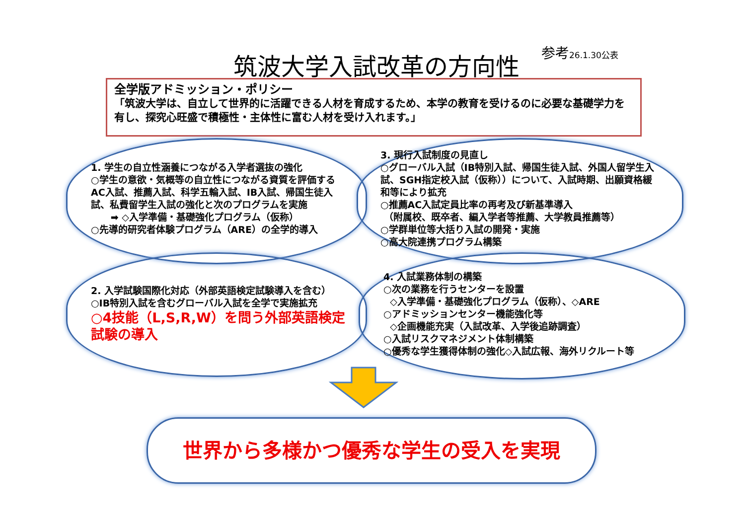筑波大学入試改革の方向性 参考26.1.30公表
全学版アドミッション・ポリシー
「筑波大学は、自立して世界的に活躍できる人材を育成するため、本学の教育を受けるのに必要な基礎学力を有し、探究心旺盛で積極性・主体性に富む人材を受け入れます。」
1. 学生の自立性涵養につながる入学者選抜の強化
○学生の意欲・気概等の自立性につながる資質を評価するAC入試、推薦入試、科学五輪入試、IB入試、帰国生徒入試、私費留学生入試の強化と次のプログラムを実施
➡ ◇入学準備・基礎強化プログラム（仮称）
○先導的研究者体験プログラム（ARE）の全学的導入
3. 現行入試制度の見直し
○グローバル入試（IB特別入試、帰国生徒入試、外国人留学生入試、SGH指定校入試（仮称））について、入試時期、出願資格緩和等により拡充
○推薦AC入試定員比率の再考及び新基準導入
（附属校、既卒者、編入学者等推薦、大学教員推薦等）
○学群単位等大括り入試の開発・実施
○高大院連携プログラム構築
2. 入学試験国際化対応（外部英語検定試験導入を含む）
○IB特別入試を含むグローバル入試を全学で実施拡充
○4技能（L,S,R,W）を問う外部英語検定試験の導入
4. 入試業務体制の構築
○次の業務を行うセンターを設置
◇入学準備・基礎強化プログラム（仮称）、◇ARE
○アドミッションセンター機能強化等
◇企画機能充実（入試改革、入学後追跡調査）
○入試リスクマネジメント体制構築
○優秀な学生獲得体制の強化◇入試広報、海外リクルート等
世界から多様かつ優秀な学生の受入を実現